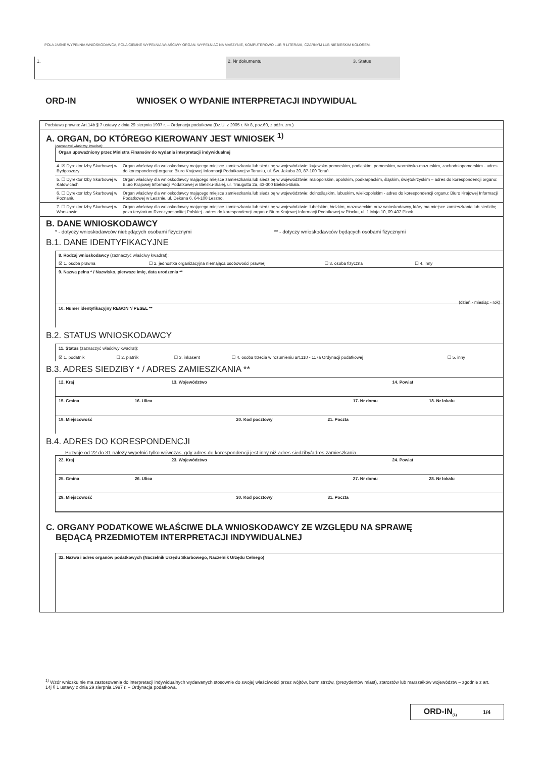POLA JASNE WYPEŁNIA WNIOSKODAWCA, POLA CIEMNE WYPEŁNIA WŁAŚCIWY ORGAN. WYPEŁNIAĆ NA MASZYNIE, KOMPUTEROWO LUB R LITERAMI, CZARNYM LUB NIEBIESKIM KOLOREM.
1. 2. Nr dokumentu 3. Status
ORD-IN WNIOSEK O WYDANIE INTERPRETACJI INDYWIDUAL
Podstawa prawna: Art.14b § 7 ustawy z dnia 29 sierpnia 1997 r. – Ordynacja podatkowa (Dz.U. z 2005 r. Nr 8, poz.60, z późn. zm.)
A. ORGAN, DO KTÓREGO KIEROWANY JEST WNIOSEK <sup>1)</sup>
(zaznaczyć właściwy kwadrat):
Organ upoważniony przez Ministra Finansów do wydania interpretacji indywidualnej
4. ☒ Dyrektor Izby Skarbowej w Bydgoszczy
Organ właściwy dla wnioskodawcy mającego miejsce zamieszkania lub siedzibę w województwie: kujawsko-pomorskim, podlaskim, pomorskim, warmińsko-mazurskim, zachodniopomorskim - adres do korespondencji organu: Biuro Krajowej Informacji Podatkowej w Toruniu, ul. Św. Jakuba 20, 87-100 Toruń.
5. ☐ Dyrektor Izby Skarbowej w Katowicach
Organ właściwy dla wnioskodawcy mającego miejsce zamieszkania lub siedzibę w województwie: małopolskim, opolskim, podkarpackim, śląskim, świętokrzyskim – adres do korespondencji organu: Biuro Krajowej Informacji Podatkowej w Bielsku-Białej, ul. Traugutta 2a, 43-300 Bielsko-Biała.
6. ☐ Dyrektor Izby Skarbowej w Poznaniu
Organ właściwy dla wnioskodawcy mającego miejsce zamieszkania lub siedzibę w województwie: dolnośląskim, lubuskim, wielkopolskim - adres do korespondencji organu: Biuro Krajowej Informacji Podatkowej w Lesznie, ul. Dekana 6, 64-100 Leszno.
7. ☐ Dyrektor Izby Skarbowej w Warszawie
Organ właściwy dla wnioskodawcy mającego miejsce zamieszkania lub siedzibę w województwie: lubelskim, łódzkim, mazowieckim oraz wnioskodawcy, który ma miejsce zamieszkania lub siedzibę poza terytorium Rzeczypospolitej Polskiej - adres do korespondencji organu: Biuro Krajowej Informacji Podatkowej w Płocku, ul. 1 Maja 10, 09-402 Płock.
B. DANE WNIOSKODAWCY
* - dotyczy wnioskodawców niebędących osobami fizycznymi
** - dotyczy wnioskodawców będących osobami fizycznymi
B.1. DANE IDENTYFIKACYJNE
8. Rodzaj wnioskodawcy (zaznaczyć właściwy kwadrat):
☒ 1. osoba prawna ☐ 2. jednostka organizacyjna niemająca osobowości prawnej
☐ 3. osoba fizyczna ☐ 4. inny
9. Nazwa pełna * / Nazwisko, pierwsze imię, data urodzenia **
(dzień - miesiąc - rok)
10. Numer identyfikacyjny REGON */ PESEL **
B.2. STATUS WNIOSKODAWCY
11. Status (zaznaczyć właściwy kwadrat):
☒ 1. podatnik ☐ 2. płatnik ☐ 3. inkasent ☐ 4. osoba trzecia w rozumieniu art.110 - 117a Ordynacji podatkowej
☐ 5. inny
B.3. ADRES SIEDZIBY * / ADRES ZAMIESZKANIA **
12. Kraj 13. Województwo 14. Powiat
15. Gmina 16. Ulica 17. Nr domu 18. Nr lokalu
19. Miejscowość 20. Kod pocztowy 21. Poczta
B.4. ADRES DO KORESPONDENCJI
Pozycje od 22 do 31 należy wypełnić tylko wówczas, gdy adres do korespondencji jest inny niż adres siedziby/adres zamieszkania.
22. Kraj 23. Województwo 24. Powiat
25. Gmina 26. Ulica 27. Nr domu 28. Nr lokalu
29. Miejscowość 30. Kod pocztowy 31. Poczta
C. ORGANY PODATKOWE WŁAŚCIWE DLA WNIOSKODAWCY ZE WZGLĘDU NA SPRAWĘ
BĘDĄCĄ PRZEDMIOTEM INTERPRETACJI INDYWIDUALNEJ
32. Nazwa i adres organów podatkowych (Naczelnik Urzędu Skarbowego, Naczelnik Urzędu Celnego)
<sup>1)</sup> Wzór wniosku nie ma zastosowania do interpretacji indywidualnych wydawanych stosownie do swojej właściwości przez wójtów, burmistrzów, (prezydentów miast), starostów lub marszałków województw – zgodnie z art. 14j § 1 ustawy z dnia 29 sierpnia 1997 r. – Ordynacja podatkowa.
ORD-IN<sub>(1)</sub> 1/4